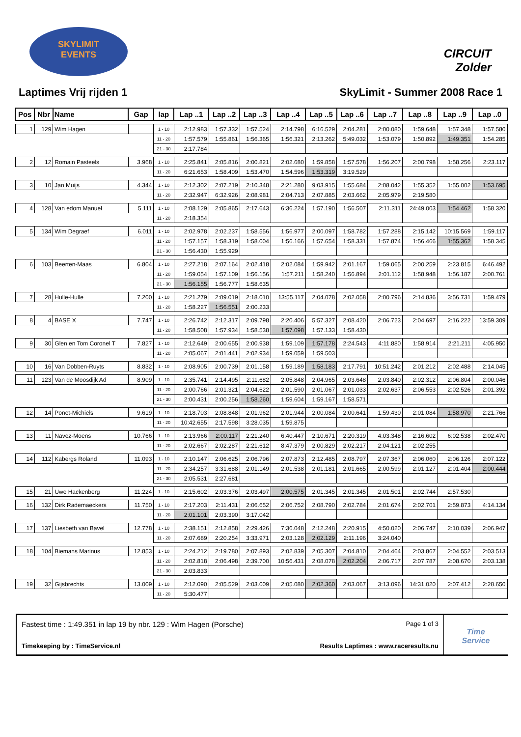SKYLIMIT
EVENTS
CIRCUIT Zolder
Laptimes Vrij rijden 1 SkyLimit - Summer 2008 Race 1
| Pos | Nbr | Name | Gap | lap | Lap ..1 | Lap ..2 | Lap ..3 | Lap ..4 | Lap ..5 | Lap ..6 | Lap ..7 | Lap ..8 | Lap ..9 | Lap ..0 |
| --- | --- | --- | --- | --- | --- | --- | --- | --- | --- | --- | --- | --- | --- | --- |
| 1 | 129 | Wim Hagen | | 1 - 10 | 2:12.983 | 1:57.332 | 1:57.524 | 2:14.798 | 6:16.529 | 2:04.281 | 2:00.080 | 1:59.648 | 1:57.348 | 1:57.580 |
| | | | | 11 - 20 | 1:57.579 | 1:55.861 | 1:56.365 | 1:56.321 | 2:13.262 | 5:49.032 | 1:53.079 | 1:50.892 | 1:49.351 | 1:54.285 |
| | | | | 21 - 30 | 2:17.784 | | | | | | | | | |
| 2 | 12 | Romain Pasteels | 3.968 | 1 - 10 | 2:25.841 | 2:05.816 | 2:00.821 | 2:02.680 | 1:59.858 | 1:57.578 | 1:56.207 | 2:00.798 | 1:58.256 | 2:23.117 |
| | | | | 11 - 20 | 6:21.653 | 1:58.409 | 1:53.470 | 1:54.596 | 1:53.319 | 3:19.529 | | | | |
| 3 | 10 | Jan Muijs | 4.344 | 1 - 10 | 2:12.302 | 2:07.219 | 2:10.348 | 2:21.280 | 9:03.915 | 1:55.684 | 2:08.042 | 1:55.352 | 1:55.002 | 1:53.695 |
| | | | | 11 - 20 | 2:32.947 | 6:32.926 | 2:08.981 | 2:04.713 | 2:07.885 | 2:03.662 | 2:05.979 | 2:19.580 | | |
| 4 | 128 | Van edom Manuel | 5.111 | 1 - 10 | 2:08.129 | 2:05.865 | 2:17.643 | 6:36.224 | 1:57.190 | 1:56.507 | 2:11.311 | 24:49.003 | 1:54.462 | 1:58.320 |
| | | | | 11 - 20 | 2:18.354 | | | | | | | | | |
| 5 | 134 | Wim Degraef | 6.011 | 1 - 10 | 2:02.978 | 2:02.237 | 1:58.556 | 1:56.977 | 2:00.097 | 1:58.782 | 1:57.288 | 2:15.142 | 10:15.569 | 1:59.117 |
| | | | | 11 - 20 | 1:57.157 | 1:58.319 | 1:58.004 | 1:56.166 | 1:57.654 | 1:58.331 | 1:57.874 | 1:56.466 | 1:55.362 | 1:58.345 |
| | | | | 21 - 30 | 1:56.430 | 1:55.929 | | | | | | | | |
| 6 | 103 | Beerten-Maas | 6.804 | 1 - 10 | 2:27.218 | 2:07.164 | 2:02.418 | 2:02.084 | 1:59.942 | 2:01.167 | 1:59.065 | 2:00.259 | 2:23.815 | 6:46.492 |
| | | | | 11 - 20 | 1:59.054 | 1:57.109 | 1:56.156 | 1:57.211 | 1:58.240 | 1:56.894 | 2:01.112 | 1:58.948 | 1:56.187 | 2:00.761 |
| | | | | 21 - 30 | 1:56.155 | 1:56.777 | 1:58.635 | | | | | | | |
| 7 | 28 | Hulle-Hulle | 7.200 | 1 - 10 | 2:21.279 | 2:09.019 | 2:18.010 | 13:55.117 | 2:04.078 | 2:02.058 | 2:00.796 | 2:14.836 | 3:56.731 | 1:59.479 |
| | | | | 11 - 20 | 1:58.227 | 1:56.551 | 2:00.233 | | | | | | | |
| 8 | 4 | BASE X | 7.747 | 1 - 10 | 2:26.742 | 2:12.317 | 2:09.798 | 2:20.406 | 5:57.327 | 2:08.420 | 2:06.723 | 2:04.697 | 2:16.222 | 13:59.309 |
| | | | | 11 - 20 | 1:58.508 | 1:57.934 | 1:58.538 | 1:57.098 | 1:57.133 | 1:58.430 | | | | |
| 9 | 30 | Glen en Tom Coronel T | 7.827 | 1 - 10 | 2:12.649 | 2:00.655 | 2:00.938 | 1:59.109 | 1:57.178 | 2:24.543 | 4:11.880 | 1:58.914 | 2:21.211 | 4:05.950 |
| | | | | 11 - 20 | 2:05.067 | 2:01.441 | 2:02.934 | 1:59.059 | 1:59.503 | | | | | |
| 10 | 16 | Van Dobben-Ruyts | 8.832 | 1 - 10 | 2:08.905 | 2:00.739 | 2:01.158 | 1:59.189 | 1:58.183 | 2:17.791 | 10:51.242 | 2:01.212 | 2:02.488 | 2:14.045 |
| 11 | 123 | Van de Moosdijk Ad | 8.909 | 1 - 10 | 2:35.741 | 2:14.495 | 2:11.682 | 2:05.848 | 2:04.965 | 2:03.648 | 2:03.840 | 2:02.312 | 2:06.804 | 2:00.046 |
| | | | | 11 - 20 | 2:00.766 | 2:01.321 | 2:04.622 | 2:01.590 | 2:01.067 | 2:01.033 | 2:02.637 | 2:06.553 | 2:02.526 | 2:01.392 |
| | | | | 21 - 30 | 2:00.431 | 2:00.256 | 1:58.260 | 1:59.604 | 1:59.167 | 1:58.571 | | | | |
| 12 | 14 | Ponet-Michiels | 9.619 | 1 - 10 | 2:18.703 | 2:08.848 | 2:01.962 | 2:01.944 | 2:00.084 | 2:00.641 | 1:59.430 | 2:01.084 | 1:58.970 | 2:21.766 |
| | | | | 11 - 20 | 10:42.655 | 2:17.598 | 3:28.035 | 1:59.875 | | | | | | |
| 13 | 11 | Navez-Moens | 10.766 | 1 - 10 | 2:13.966 | 2:00.117 | 2:21.240 | 6:40.447 | 2:10.671 | 2:20.319 | 4:03.348 | 2:16.602 | 6:02.538 | 2:02.470 |
| | | | | 11 - 20 | 2:02.667 | 2:02.287 | 2:21.612 | 8:47.379 | 2:00.829 | 2:02.217 | 2:04.121 | 2:02.255 | | |
| 14 | 112 | Kabergs Roland | 11.093 | 1 - 10 | 2:10.147 | 2:06.625 | 2:06.796 | 2:07.873 | 2:12.485 | 2:08.797 | 2:07.367 | 2:06.060 | 2:06.126 | 2:07.122 |
| | | | | 11 - 20 | 2:34.257 | 3:31.688 | 2:01.149 | 2:01.538 | 2:01.181 | 2:01.665 | 2:00.599 | 2:01.127 | 2:01.404 | 2:00.444 |
| | | | | 21 - 30 | 2:05.531 | 2:27.681 | | | | | | | | |
| 15 | 21 | Uwe Hackenberg | 11.224 | 1 - 10 | 2:15.602 | 2:03.376 | 2:03.497 | 2:00.575 | 2:01.345 | 2:01.345 | 2:01.501 | 2:02.744 | 2:57.530 | |
| 16 | 132 | Dirk Rademaeckers | 11.750 | 1 - 10 | 2:17.203 | 2:11.431 | 2:06.652 | 2:06.752 | 2:08.790 | 2:02.784 | 2:01.674 | 2:02.701 | 2:59.873 | 4:14.134 |
| | | | | 11 - 20 | 2:01.101 | 2:03.390 | 3:17.042 | | | | | | | |
| 17 | 137 | Liesbeth van Bavel | 12.778 | 1 - 10 | 2:38.151 | 2:12.858 | 2:29.426 | 7:36.048 | 2:12.248 | 2:20.915 | 4:50.020 | 2:06.747 | 2:10.039 | 2:06.947 |
| | | | | 11 - 20 | 2:07.689 | 2:20.254 | 3:33.971 | 2:03.128 | 2:02.129 | 2:11.196 | 3:24.040 | | | |
| 18 | 104 | Biemans Marinus | 12.853 | 1 - 10 | 2:24.212 | 2:19.780 | 2:07.893 | 2:02.839 | 2:05.307 | 2:04.810 | 2:04.464 | 2:03.867 | 2:04.552 | 2:03.513 |
| | | | | 11 - 20 | 2:02.818 | 2:06.498 | 2:39.700 | 10:56.431 | 2:08.078 | 2:02.204 | 2:06.717 | 2:07.787 | 2:08.670 | 2:03.138 |
| | | | | 21 - 30 | 2:03.833 | | | | | | | | | |
| 19 | 32 | Gijsbrechts | 13.009 | 1 - 10 | 2:12.090 | 2:05.529 | 2:03.009 | 2:05.080 | 2:02.360 | 2:03.067 | 3:13.096 | 14:31.020 | 2:07.412 | 2:28.650 |
| | | | | 11 - 20 | 5:30.477 | | | | | | | | | |
Fastest time : 1:49.351 in lap 19 by nbr. 129 : Wim Hagen (Porsche) Page 1 of 3
Timekeeping by : TimeService.nl Results Laptimes : www.raceresults.nu
Time
Service